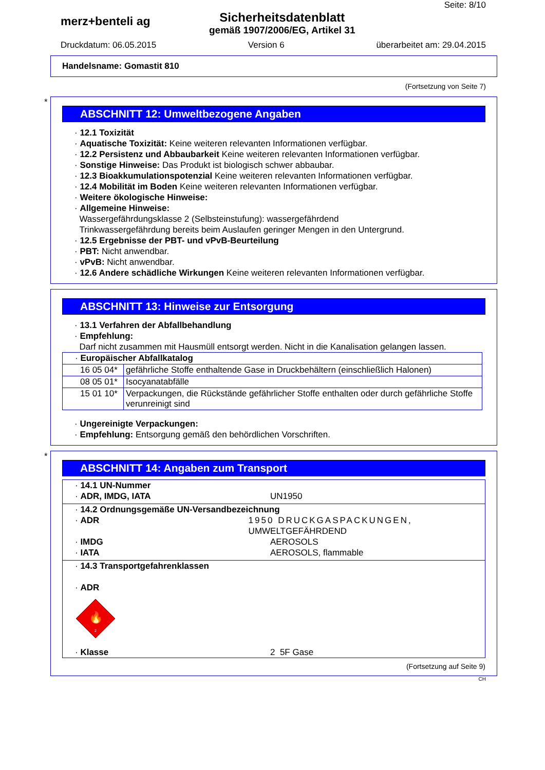Seite: 8/10
merz+benteli ag
Sicherheitsdatenblatt
gemäß 1907/2006/EG, Artikel 31
Druckdatum: 06.05.2015 Version 6 überarbeitet am: 29.04.2015
Handelsname: Gomastit 810
(Fortsetzung von Seite 7)
*
ABSCHNITT 12: Umweltbezogene Angaben
· 12.1 Toxizität
· Aquatische Toxizität: Keine weiteren relevanten Informationen verfügbar.
· 12.2 Persistenz und Abbaubarkeit Keine weiteren relevanten Informationen verfügbar.
· Sonstige Hinweise: Das Produkt ist biologisch schwer abbaubar.
· 12.3 Bioakkumulationspotenzial Keine weiteren relevanten Informationen verfügbar.
· 12.4 Mobilität im Boden Keine weiteren relevanten Informationen verfügbar.
· Weitere ökologische Hinweise:
· Allgemeine Hinweise:
Wassergefährdungsklasse 2 (Selbsteinstufung): wassergefährdend
Trinkwassergefährdung bereits beim Auslaufen geringer Mengen in den Untergrund.
· 12.5 Ergebnisse der PBT- und vPvB-Beurteilung
· PBT: Nicht anwendbar.
· vPvB: Nicht anwendbar.
· 12.6 Andere schädliche Wirkungen Keine weiteren relevanten Informationen verfügbar.
ABSCHNITT 13: Hinweise zur Entsorgung
· 13.1 Verfahren der Abfallbehandlung
· Empfehlung:
Darf nicht zusammen mit Hausmüll entsorgt werden. Nicht in die Kanalisation gelangen lassen.
| · Europäischer Abfallkatalog | |
| 16 05 04* | gefährliche Stoffe enthaltende Gase in Druckbehältern (einschließlich Halonen) |
| 08 05 01* | Isocyanatabfälle |
| 15 01 10* | Verpackungen, die Rückstände gefährlicher Stoffe enthalten oder durch gefährliche Stoffe verunreinigt sind |
· Ungereinigte Verpackungen:
· Empfehlung: Entsorgung gemäß den behördlichen Vorschriften.
*
ABSCHNITT 14: Angaben zum Transport
· 14.1 UN-Nummer
· ADR, IMDG, IATA UN1950
· 14.2 Ordnungsgemäße UN-Versandbezeichnung
· ADR 1950 DRUCKGASPACKUNGEN, UMWELTGEFÄHRDEND
· IMDG AEROSOLS
· IATA AEROSOLS, flammable
· 14.3 Transportgefahrenklassen
· ADR
🔥
2
· Klasse 2 5F Gase
(Fortsetzung auf Seite 9)
CH